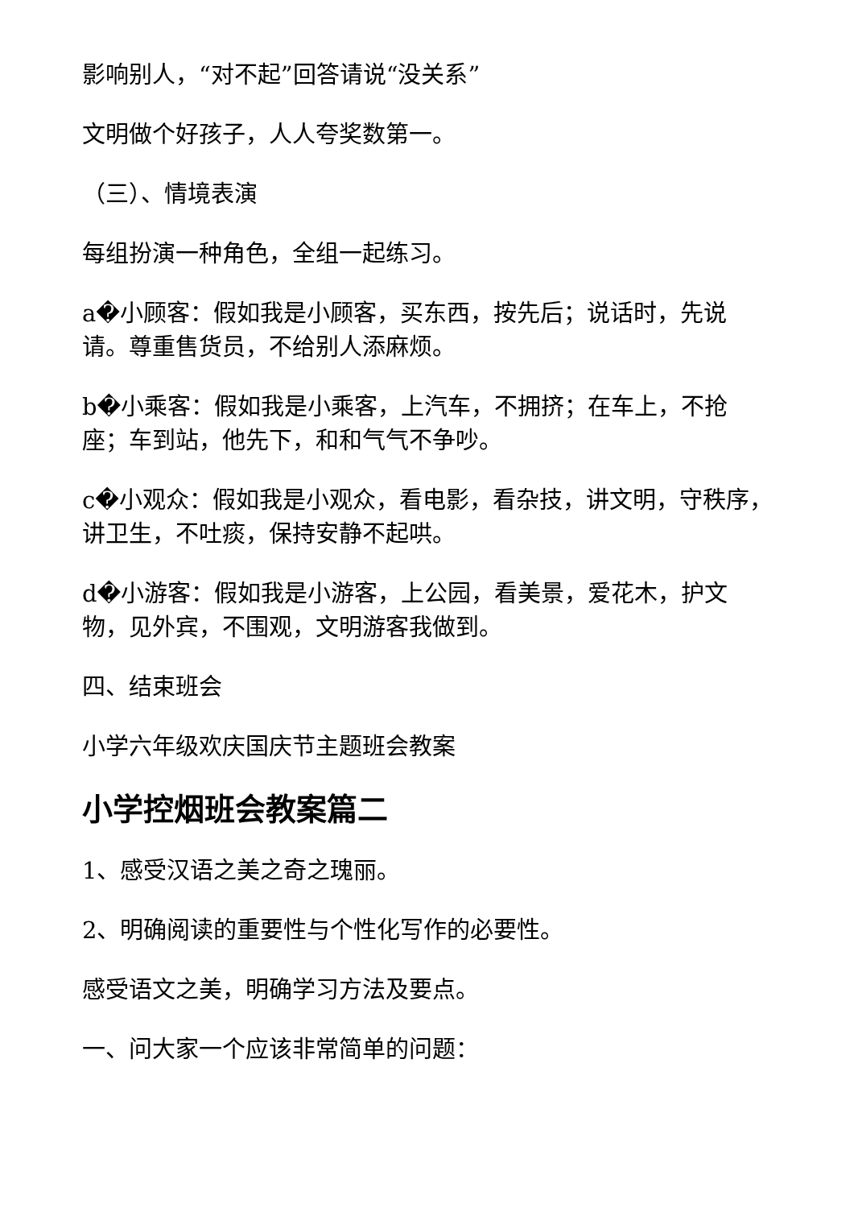影响别人，“对不起”回答请说“没关系”
文明做个好孩子，人人夸奖数第一。
（三）、情境表演
每组扮演一种角色，全组一起练习。
a�小顾客：假如我是小顾客，买东西，按先后；说话时，先说请。尊重售货员，不给别人添麻烦。
b�小乘客：假如我是小乘客，上汽车，不拥挤；在车上，不抢座；车到站，他先下，和和气气不争吵。
c�小观众：假如我是小观众，看电影，看杂技，讲文明，守秩序，讲卫生，不吐痰，保持安静不起哄。
d�小游客：假如我是小游客，上公园，看美景，爱花木，护文物，见外宾，不围观，文明游客我做到。
四、结束班会
小学六年级欢庆国庆节主题班会教案
小学控烟班会教案篇二
1、感受汉语之美之奇之瑰丽。
2、明确阅读的重要性与个性化写作的必要性。
感受语文之美，明确学习方法及要点。
一、问大家一个应该非常简单的问题：